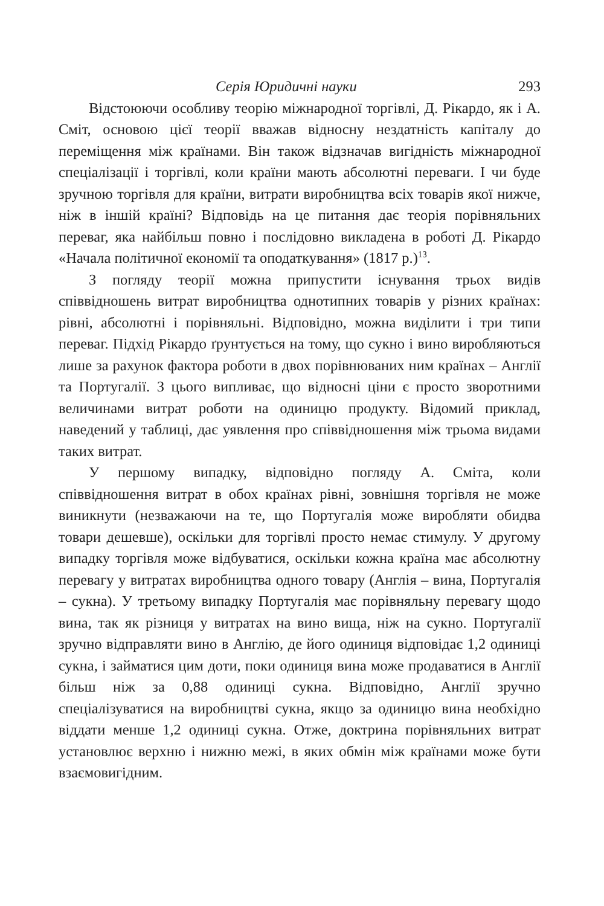Серія Юридичні науки 293
Відстоюючи особливу теорію міжнародної торгівлі, Д. Рікардо, як і А. Сміт, основою цієї теорії вважав відносну нездатність капіталу до переміщення між країнами. Він також відзначав вигідність міжнародної спеціалізації і торгівлі, коли країни мають абсолютні переваги. І чи буде зручною торгівля для країни, витрати виробництва всіх товарів якої нижче, ніж в іншій країні? Відповідь на це питання дає теорія порівняльних переваг, яка найбільш повно і послідовно викладена в роботі Д. Рікардо «Начала політичної економії та оподаткування» (1817 р.)<sup>13</sup>.
З погляду теорії можна припустити існування трьох видів співвідношень витрат виробництва однотипних товарів у різних країнах: рівні, абсолютні і порівняльні. Відповідно, можна виділити і три типи переваг. Підхід Рікардо ґрунтується на тому, що сукно і вино виробляються лише за рахунок фактора роботи в двох порівнюваних ним країнах – Англії та Португалії. З цього випливає, що відносні ціни є просто зворотними величинами витрат роботи на одиницю продукту. Відомий приклад, наведений у таблиці, дає уявлення про співвідношення між трьома видами таких витрат.
У першому випадку, відповідно погляду А. Сміта, коли співвідношення витрат в обох країнах рівні, зовнішня торгівля не може виникнути (незважаючи на те, що Португалія може виробляти обидва товари дешевше), оскільки для торгівлі просто немає стимулу. У другому випадку торгівля може відбуватися, оскільки кожна країна має абсолютну перевагу у витратах виробництва одного товару (Англія – вина, Португалія – сукна). У третьому випадку Португалія має порівняльну перевагу щодо вина, так як різниця у витратах на вино вища, ніж на сукно. Португалії зручно відправляти вино в Англію, де його одиниця відповідає 1,2 одиниці сукна, і займатися цим доти, поки одиниця вина може продаватися в Англії більш ніж за 0,88 одиниці сукна. Відповідно, Англії зручно спеціалізуватися на виробництві сукна, якщо за одиницю вина необхідно віддати менше 1,2 одиниці сукна. Отже, доктрина порівняльних витрат установлює верхню і нижню межі, в яких обмін між країнами може бути взаємовигідним.